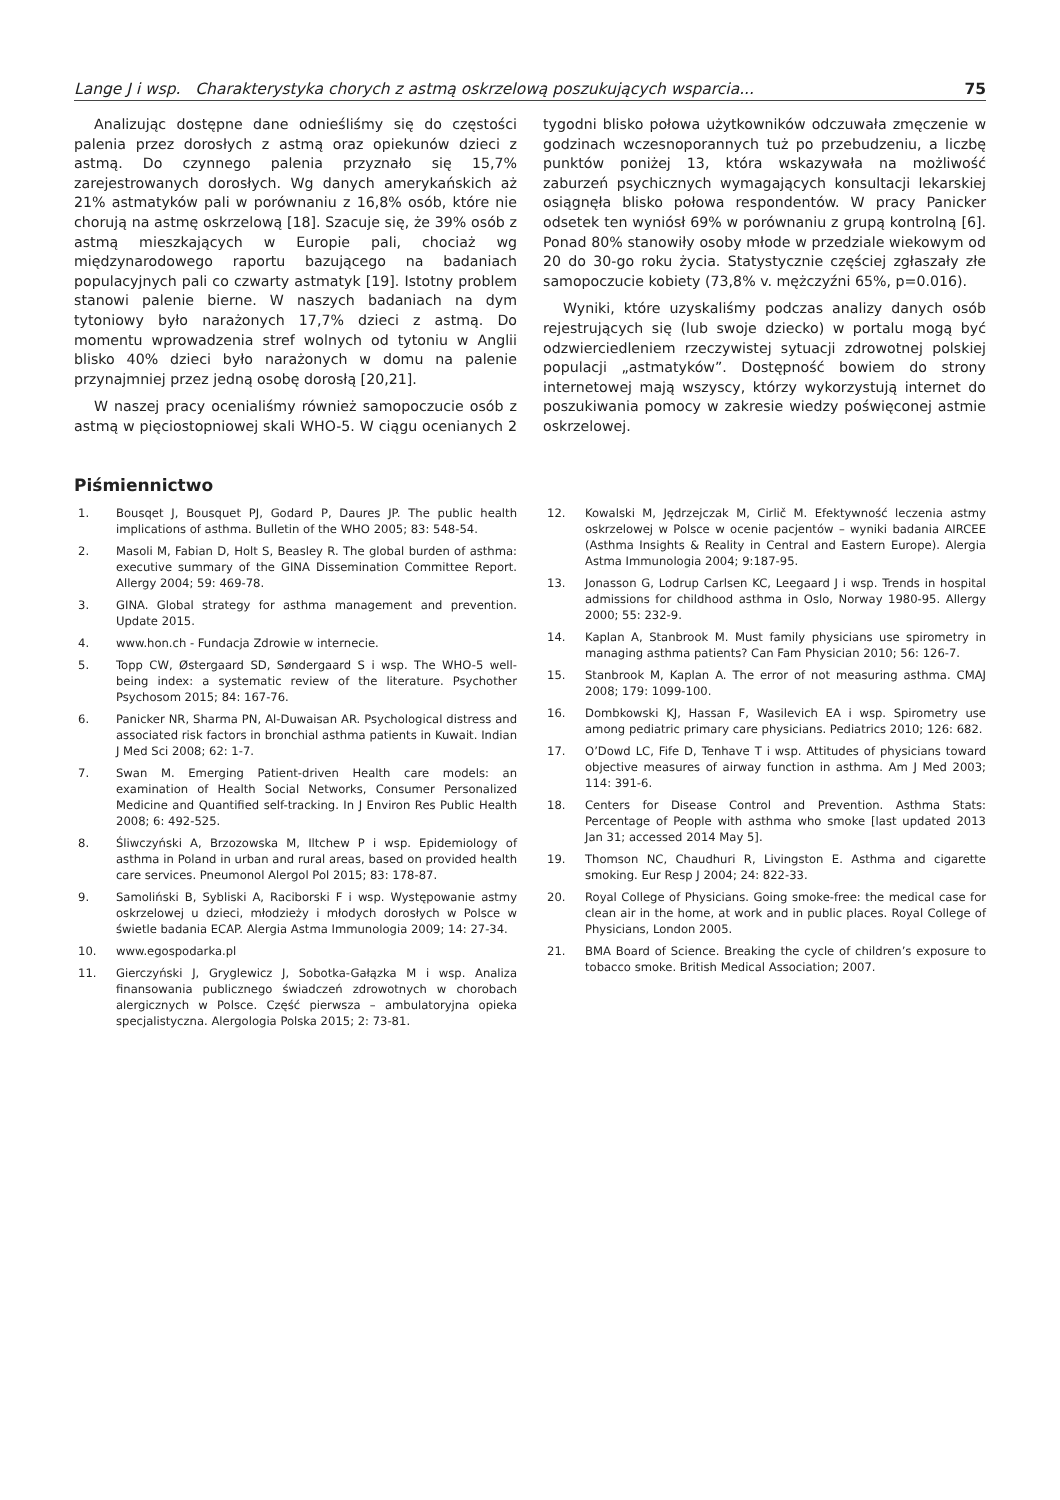Lange J i wsp. Charakterystyka chorych z astmą oskrzelową poszukujących wsparcia... 75
Analizując dostępne dane odnieśliśmy się do częstości palenia przez dorosłych z astmą oraz opiekunów dzieci z astmą. Do czynnego palenia przyznało się 15,7% zarejestrowanych dorosłych. Wg danych amerykańskich aż 21% astmatyków pali w porównaniu z 16,8% osób, które nie chorują na astmę oskrzelową [18]. Szacuje się, że 39% osób z astmą mieszkających w Europie pali, chociaż wg międzynarodowego raportu bazującego na badaniach populacyjnych pali co czwarty astmatyk [19]. Istotny problem stanowi palenie bierne. W naszych badaniach na dym tytoniowy było narażonych 17,7% dzieci z astmą. Do momentu wprowadzenia stref wolnych od tytoniu w Anglii blisko 40% dzieci było narażonych w domu na palenie przynajmniej przez jedną osobę dorosłą [20,21].
W naszej pracy ocenialiśmy również samopoczucie osób z astmą w pięciostopniowej skali WHO-5. W ciągu ocenianych 2 tygodni blisko połowa użytkowników odczuwała zmęczenie w godzinach wczesnoporannych tuż po przebudzeniu, a liczbę punktów poniżej 13, która wskazywała na możliwość zaburzeń psychicznych wymagających konsultacji lekarskiej osiągnęła blisko połowa respondentów. W pracy Panicker odsetek ten wyniósł 69% w porównaniu z grupą kontrolną [6]. Ponad 80% stanowiły osoby młode w przedziale wiekowym od 20 do 30-go roku życia. Statystycznie częściej zgłaszały złe samopoczucie kobiety (73,8% v. mężczyźni 65%, p=0.016).
Wyniki, które uzyskaliśmy podczas analizy danych osób rejestrujących się (lub swoje dziecko) w portalu mogą być odzwierciedleniem rzeczywistej sytuacji zdrowotnej polskiej populacji „astmatyków”. Dostępność bowiem do strony internetowej mają wszyscy, którzy wykorzystują internet do poszukiwania pomocy w zakresie wiedzy poświęconej astmie oskrzelowej.
Piśmiennictwo
1. Bousqet J, Bousquet PJ, Godard P, Daures JP. The public health implications of asthma. Bulletin of the WHO 2005; 83: 548-54.
2. Masoli M, Fabian D, Holt S, Beasley R. The global burden of asthma: executive summary of the GINA Dissemination Committee Report. Allergy 2004; 59: 469-78.
3. GINA. Global strategy for asthma management and prevention. Update 2015.
4. www.hon.ch - Fundacja Zdrowie w internecie.
5. Topp CW, Østergaard SD, Søndergaard S i wsp. The WHO-5 well-being index: a systematic review of the literature. Psychother Psychosom 2015; 84: 167-76.
6. Panicker NR, Sharma PN, Al-Duwaisan AR. Psychological distress and associated risk factors in bronchial asthma patients in Kuwait. Indian J Med Sci 2008; 62: 1-7.
7. Swan M. Emerging Patient-driven Health care models: an examination of Health Social Networks, Consumer Personalized Medicine and Quantified self-tracking. In J Environ Res Public Health 2008; 6: 492-525.
8. Śliwczyński A, Brzozowska M, Iltchew P i wsp. Epidemiology of asthma in Poland in urban and rural areas, based on provided health care services. Pneumonol Alergol Pol 2015; 83: 178-87.
9. Samoliński B, Sybliski A, Raciborski F i wsp. Występowanie astmy oskrzelowej u dzieci, młodzieży i młodych dorosłych w Polsce w świetle badania ECAP. Alergia Astma Immunologia 2009; 14: 27-34.
10. www.egospodarka.pl
11. Gierczyński J, Gryglewicz J, Sobotka-Gałązka M i wsp. Analiza finansowania publicznego świadczeń zdrowotnych w chorobach alergicznych w Polsce. Część pierwsza – ambulatoryjna opieka specjalistyczna. Alergologia Polska 2015; 2: 73-81.
12. Kowalski M, Jędrzejczak M, Cirlič M. Efektywność leczenia astmy oskrzelowej w Polsce w ocenie pacjentów – wyniki badania AIRCEE (Asthma Insights & Reality in Central and Eastern Europe). Alergia Astma Immunologia 2004; 9:187-95.
13. Jonasson G, Lodrup Carlsen KC, Leegaard J i wsp. Trends in hospital admissions for childhood asthma in Oslo, Norway 1980-95. Allergy 2000; 55: 232-9.
14. Kaplan A, Stanbrook M. Must family physicians use spirometry in managing asthma patients? Can Fam Physician 2010; 56: 126-7.
15. Stanbrook M, Kaplan A. The error of not measuring asthma. CMAJ 2008; 179: 1099-100.
16. Dombkowski KJ, Hassan F, Wasilevich EA i wsp. Spirometry use among pediatric primary care physicians. Pediatrics 2010; 126: 682.
17. O’Dowd LC, Fife D, Tenhave T i wsp. Attitudes of physicians toward objective measures of airway function in asthma. Am J Med 2003; 114: 391-6.
18. Centers for Disease Control and Prevention. Asthma Stats: Percentage of People with asthma who smoke [last updated 2013 Jan 31; accessed 2014 May 5].
19. Thomson NC, Chaudhuri R, Livingston E. Asthma and cigarette smoking. Eur Resp J 2004; 24: 822-33.
20. Royal College of Physicians. Going smoke-free: the medical case for clean air in the home, at work and in public places. Royal College of Physicians, London 2005.
21. BMA Board of Science. Breaking the cycle of children’s exposure to tobacco smoke. British Medical Association; 2007.